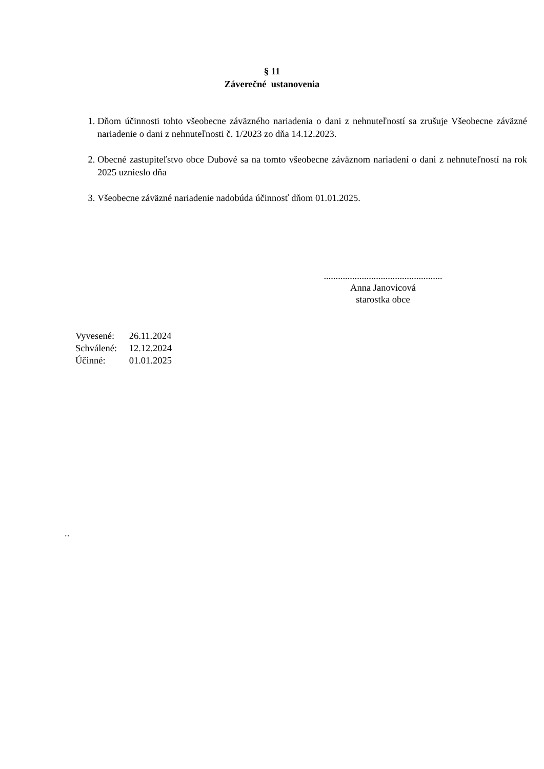§ 11
Záverečné ustanovenia
1. Dňom účinnosti tohto všeobecne záväzného nariadenia o dani z nehnuteľností sa zrušuje Všeobecne záväzné nariadenie o dani z nehnuteľnosti č. 1/2023 zo dňa 14.12.2023.
2. Obecné zastupiteľstvo obce Dubové sa na tomto všeobecne záväznom nariadení o dani z nehnuteľností na rok 2025 uznieslo dňa
3. Všeobecne záväzné nariadenie nadobúda účinnosť dňom 01.01.2025.
..................................................
Anna Janovicová
starostka obce
Vyvesené: 26.11.2024
Schválené: 12.12.2024
Účinné: 01.01.2025
..